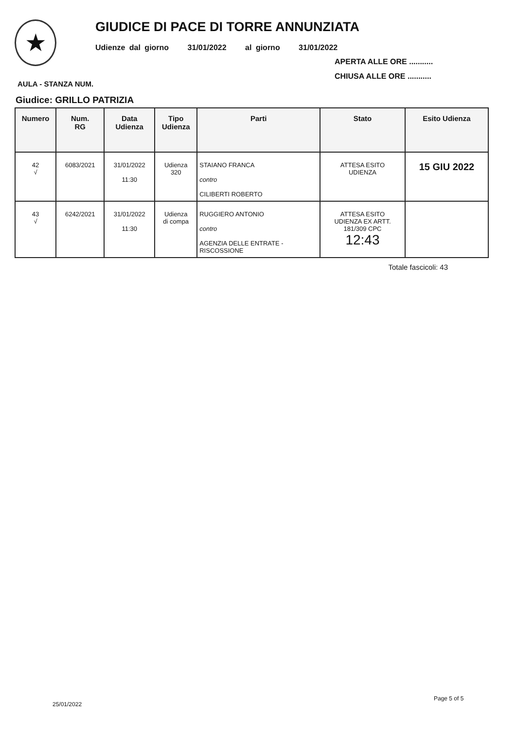★
GIUDICE DI PACE DI TORRE ANNUNZIATA
Udienze dal giorno 31/01/2022 al giorno 31/01/2022
APERTA ALLE ORE ...........
CHIUSA ALLE ORE ...........
AULA - STANZA NUM.
Giudice: GRILLO PATRIZIA
| Numero | Num. RG | Data Udienza | Tipo Udienza | Parti | Stato | Esito Udienza |
| --- | --- | --- | --- | --- | --- | --- |
| 42 √ | 6083/2021 | 31/01/2022 11:30 | Udienza 320 | STAIANO FRANCA contro CILIBERTI ROBERTO | ATTESA ESITO UDIENZA | 15 GIU 2022 |
| 43 √ | 6242/2021 | 31/01/2022 11:30 | Udienza di compa | RUGGIERO ANTONIO contro AGENZIA DELLE ENTRATE - RISCOSSIONE | ATTESA ESITO UDIENZA EX ARTT. 181/309 CPC 12:43 | |
Totale fascicoli: 43
25/01/2022
Page 5 of 5